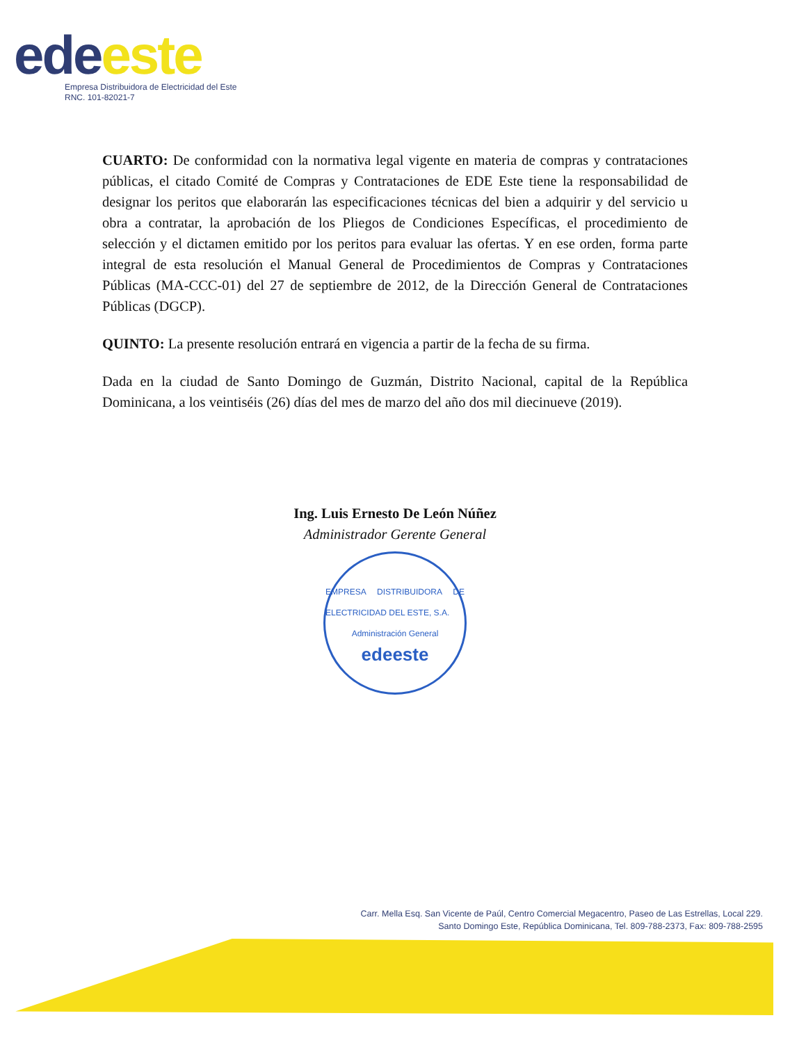ede este
Empresa Distribuidora de Electricidad del Este
RNC. 101-82021-7
CUARTO: De conformidad con la normativa legal vigente en materia de compras y contrataciones públicas, el citado Comité de Compras y Contrataciones de EDE Este tiene la responsabilidad de designar los peritos que elaborarán las especificaciones técnicas del bien a adquirir y del servicio u obra a contratar, la aprobación de los Pliegos de Condiciones Específicas, el procedimiento de selección y el dictamen emitido por los peritos para evaluar las ofertas. Y en ese orden, forma parte integral de esta resolución el Manual General de Procedimientos de Compras y Contrataciones Públicas (MA-CCC-01) del 27 de septiembre de 2012, de la Dirección General de Contrataciones Públicas (DGCP).
QUINTO: La presente resolución entrará en vigencia a partir de la fecha de su firma.
Dada en la ciudad de Santo Domingo de Guzmán, Distrito Nacional, capital de la República Dominicana, a los veintiséis (26) días del mes de marzo del año dos mil diecinueve (2019).
Ing. Luis Ernesto De León Núñez
Administrador Gerente General
EMPRESA DISTRIBUIDORA DE ELECTRICIDAD DEL ESTE, S.A.
Administración General
edeeste
Carr. Mella Esq. San Vicente de Paúl, Centro Comercial Megacentro, Paseo de Las Estrellas, Local 229.
Santo Domingo Este, República Dominicana, Tel. 809-788-2373, Fax: 809-788-2595